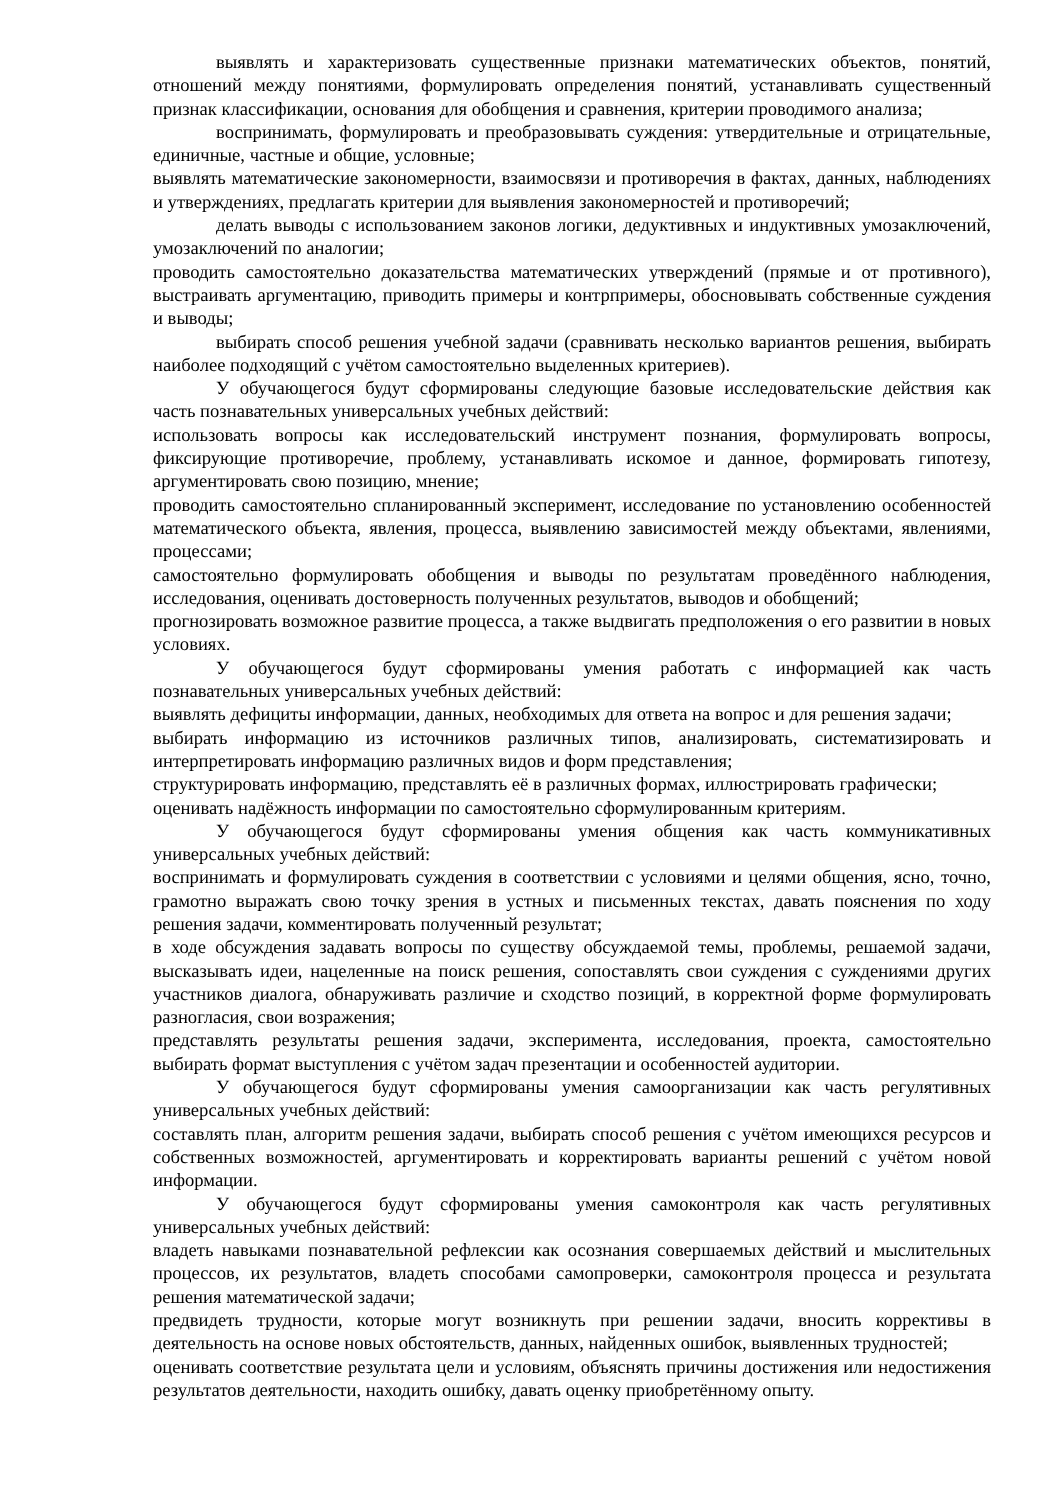выявлять и характеризовать существенные признаки математических объектов, понятий, отношений между понятиями, формулировать определения понятий, устанавливать существенный признак классификации, основания для обобщения и сравнения, критерии проводимого анализа;
воспринимать, формулировать и преобразовывать суждения: утвердительные и отрицательные, единичные, частные и общие, условные;
выявлять математические закономерности, взаимосвязи и противоречия в фактах, данных, наблюдениях и утверждениях, предлагать критерии для выявления закономерностей и противоречий;
делать выводы с использованием законов логики, дедуктивных и индуктивных умозаключений, умозаключений по аналогии;
проводить самостоятельно доказательства математических утверждений (прямые и от противного), выстраивать аргументацию, приводить примеры и контрпримеры, обосновывать собственные суждения и выводы;
выбирать способ решения учебной задачи (сравнивать несколько вариантов решения, выбирать наиболее подходящий с учётом самостоятельно выделенных критериев).
У обучающегося будут сформированы следующие базовые исследовательские действия как часть познавательных универсальных учебных действий:
использовать вопросы как исследовательский инструмент познания, формулировать вопросы, фиксирующие противоречие, проблему, устанавливать искомое и данное, формировать гипотезу, аргументировать свою позицию, мнение;
проводить самостоятельно спланированный эксперимент, исследование по установлению особенностей математического объекта, явления, процесса, выявлению зависимостей между объектами, явлениями, процессами;
самостоятельно формулировать обобщения и выводы по результатам проведённого наблюдения, исследования, оценивать достоверность полученных результатов, выводов и обобщений;
прогнозировать возможное развитие процесса, а также выдвигать предположения о его развитии в новых условиях.
У обучающегося будут сформированы умения работать с информацией как часть познавательных универсальных учебных действий:
выявлять дефициты информации, данных, необходимых для ответа на вопрос и для решения задачи;
выбирать информацию из источников различных типов, анализировать, систематизировать и интерпретировать информацию различных видов и форм представления;
структурировать информацию, представлять её в различных формах, иллюстрировать графически;
оценивать надёжность информации по самостоятельно сформулированным критериям.
У обучающегося будут сформированы умения общения как часть коммуникативных универсальных учебных действий:
воспринимать и формулировать суждения в соответствии с условиями и целями общения, ясно, точно, грамотно выражать свою точку зрения в устных и письменных текстах, давать пояснения по ходу решения задачи, комментировать полученный результат;
в ходе обсуждения задавать вопросы по существу обсуждаемой темы, проблемы, решаемой задачи, высказывать идеи, нацеленные на поиск решения, сопоставлять свои суждения с суждениями других участников диалога, обнаруживать различие и сходство позиций, в корректной форме формулировать разногласия, свои возражения;
представлять результаты решения задачи, эксперимента, исследования, проекта, самостоятельно выбирать формат выступления с учётом задач презентации и особенностей аудитории.
У обучающегося будут сформированы умения самоорганизации как часть регулятивных универсальных учебных действий:
составлять план, алгоритм решения задачи, выбирать способ решения с учётом имеющихся ресурсов и собственных возможностей, аргументировать и корректировать варианты решений с учётом новой информации.
У обучающегося будут сформированы умения самоконтроля как часть регулятивных универсальных учебных действий:
владеть навыками познавательной рефлексии как осознания совершаемых действий и мыслительных процессов, их результатов, владеть способами самопроверки, самоконтроля процесса и результата решения математической задачи;
предвидеть трудности, которые могут возникнуть при решении задачи, вносить коррективы в деятельность на основе новых обстоятельств, данных, найденных ошибок, выявленных трудностей;
оценивать соответствие результата цели и условиям, объяснять причины достижения или недостижения результатов деятельности, находить ошибку, давать оценку приобретённому опыту.